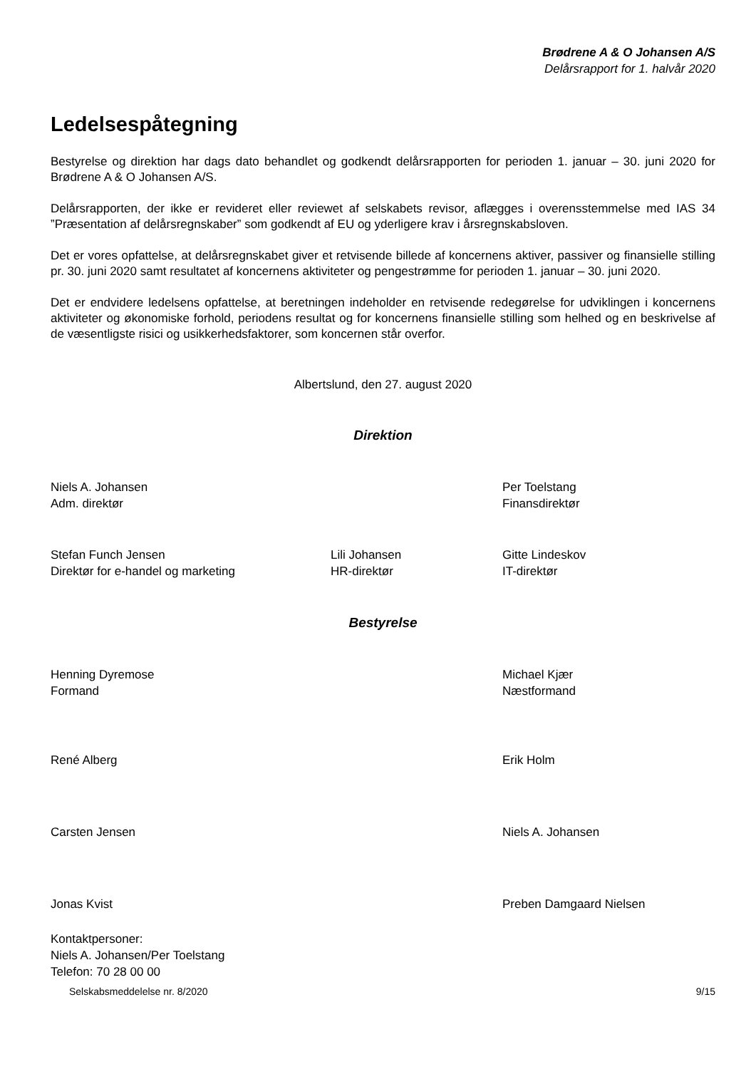Brødrene A & O Johansen A/S
Delårsrapport for 1. halvår 2020
Ledelsespåtegning
Bestyrelse og direktion har dags dato behandlet og godkendt delårsrapporten for perioden 1. januar – 30. juni 2020 for Brødrene A & O Johansen A/S.
Delårsrapporten, der ikke er revideret eller reviewet af selskabets revisor, aflægges i overensstemmelse med IAS 34 ”Præsentation af delårsregnskaber” som godkendt af EU og yderligere krav i årsregnskabsloven.
Det er vores opfattelse, at delårsregnskabet giver et retvisende billede af koncernens aktiver, passiver og finansielle stilling pr. 30. juni 2020 samt resultatet af koncernens aktiviteter og pengestrømme for perioden 1. januar – 30. juni 2020.
Det er endvidere ledelsens opfattelse, at beretningen indeholder en retvisende redegørelse for udviklingen i koncernens aktiviteter og økonomiske forhold, periodens resultat og for koncernens finansielle stilling som helhed og en beskrivelse af de væsentligste risici og usikkerhedsfaktorer, som koncernen står overfor.
Albertslund, den 27. august 2020
Direktion
Niels A. Johansen
Adm. direktør
Per Toelstang
Finansdirektør
Stefan Funch Jensen
Direktør for e-handel og marketing
Lili Johansen
HR-direktør
Gitte Lindeskov
IT-direktør
Bestyrelse
Henning Dyremose
Formand
Michael Kjær
Næstformand
René Alberg
Erik Holm
Carsten Jensen
Niels A. Johansen
Jonas Kvist
Preben Damgaard Nielsen
Kontaktpersoner:
Niels A. Johansen/Per Toelstang
Telefon: 70 28 00 00
Selskabsmeddelelse nr. 8/2020 9/15